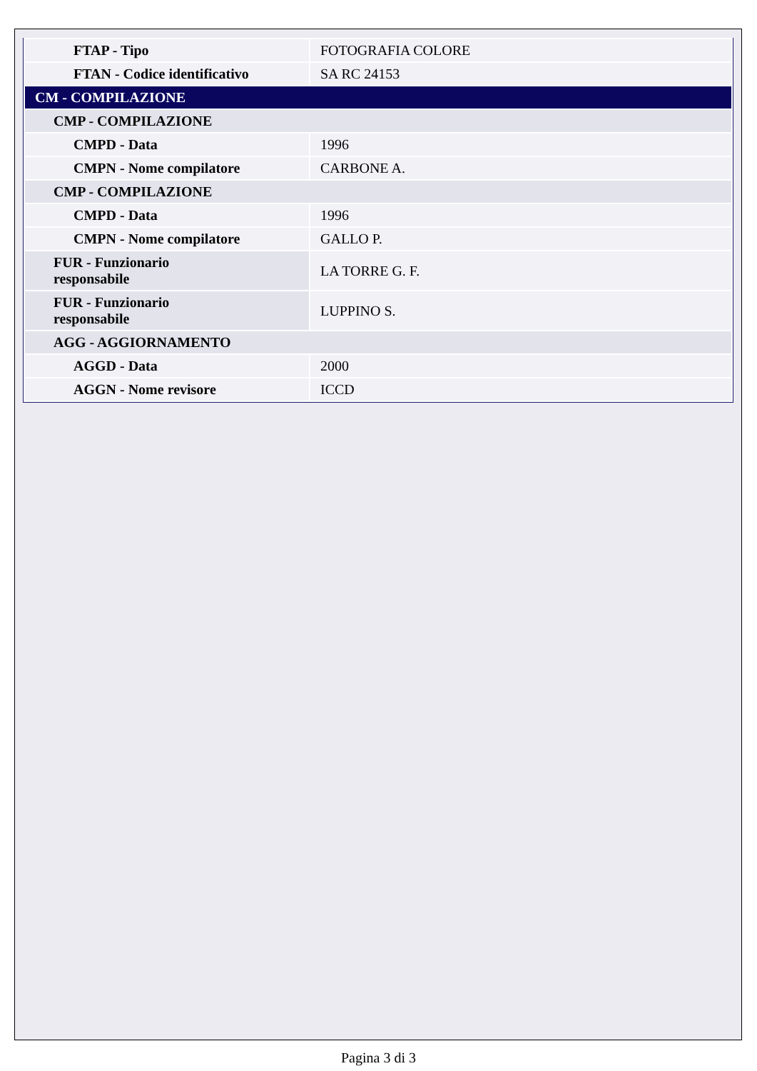| FTAP - Tipo | FOTOGRAFIA COLORE |
| FTAN - Codice identificativo | SA RC 24153 |
| CM - COMPILAZIONE | |
| CMP - COMPILAZIONE | |
| CMPD - Data | 1996 |
| CMPN - Nome compilatore | CARBONE A. |
| CMP - COMPILAZIONE | |
| CMPD - Data | 1996 |
| CMPN - Nome compilatore | GALLO P. |
| FUR - Funzionario responsabile | LA TORRE G. F. |
| FUR - Funzionario responsabile | LUPPINO S. |
| AGG - AGGIORNAMENTO | |
| AGGD - Data | 2000 |
| AGGN - Nome revisore | ICCD |
Pagina 3 di 3